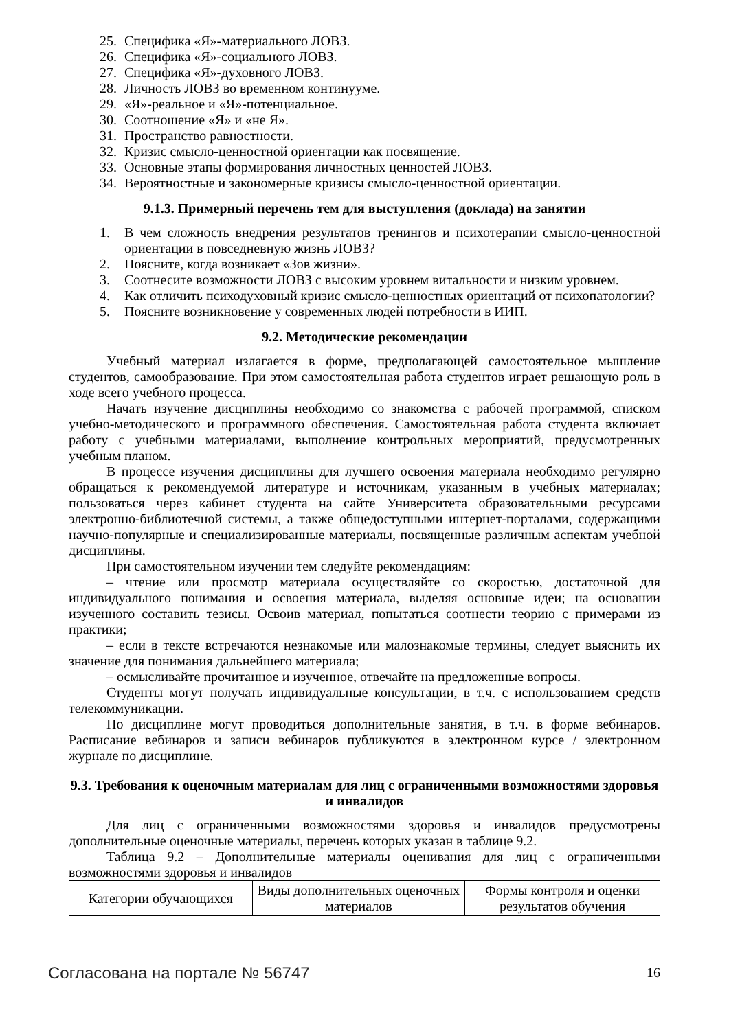25. Специфика «Я»-материального ЛОВЗ.
26. Специфика «Я»-социального ЛОВЗ.
27. Специфика «Я»-духовного ЛОВЗ.
28. Личность ЛОВЗ во временном континууме.
29. «Я»-реальное и «Я»-потенциальное.
30. Соотношение «Я» и «не Я».
31. Пространство равностности.
32. Кризис смысло-ценностной ориентации как посвящение.
33. Основные этапы формирования личностных ценностей ЛОВЗ.
34. Вероятностные и закономерные кризисы смысло-ценностной ориентации.
9.1.3. Примерный перечень тем для выступления (доклада) на занятии
1. В чем сложность внедрения результатов тренингов и психотерапии смысло-ценностной ориентации в повседневную жизнь ЛОВЗ?
2. Поясните, когда возникает «Зов жизни».
3. Соотнесите возможности ЛОВЗ с высоким уровнем витальности и низким уровнем.
4. Как отличить психодуховный кризис смысло-ценностных ориентаций от психопатологии?
5. Поясните возникновение у современных людей потребности в ИИП.
9.2. Методические рекомендации
Учебный материал излагается в форме, предполагающей самостоятельное мышление студентов, самообразование. При этом самостоятельная работа студентов играет решающую роль в ходе всего учебного процесса.
Начать изучение дисциплины необходимо со знакомства с рабочей программой, списком учебно-методического и программного обеспечения. Самостоятельная работа студента включает работу с учебными материалами, выполнение контрольных мероприятий, предусмотренных учебным планом.
В процессе изучения дисциплины для лучшего освоения материала необходимо регулярно обращаться к рекомендуемой литературе и источникам, указанным в учебных материалах; пользоваться через кабинет студента на сайте Университета образовательными ресурсами электронно-библиотечной системы, а также общедоступными интернет-порталами, содержащими научно-популярные и специализированные материалы, посвященные различным аспектам учебной дисциплины.
При самостоятельном изучении тем следуйте рекомендациям:
– чтение или просмотр материала осуществляйте со скоростью, достаточной для индивидуального понимания и освоения материала, выделяя основные идеи; на основании изученного составить тезисы. Освоив материал, попытаться соотнести теорию с примерами из практики;
– если в тексте встречаются незнакомые или малознакомые термины, следует выяснить их значение для понимания дальнейшего материала;
– осмысливайте прочитанное и изученное, отвечайте на предложенные вопросы.
Студенты могут получать индивидуальные консультации, в т.ч. с использованием средств телекоммуникации.
По дисциплине могут проводиться дополнительные занятия, в т.ч. в форме вебинаров. Расписание вебинаров и записи вебинаров публикуются в электронном курсе / электронном журнале по дисциплине.
9.3. Требования к оценочным материалам для лиц с ограниченными возможностями здоровья и инвалидов
Для лиц с ограниченными возможностями здоровья и инвалидов предусмотрены дополнительные оценочные материалы, перечень которых указан в таблице 9.2.
Таблица 9.2 – Дополнительные материалы оценивания для лиц с ограниченными возможностями здоровья и инвалидов
| Категории обучающихся | Виды дополнительных оценочных материалов | Формы контроля и оценки результатов обучения |
Согласована на портале № 56747 16